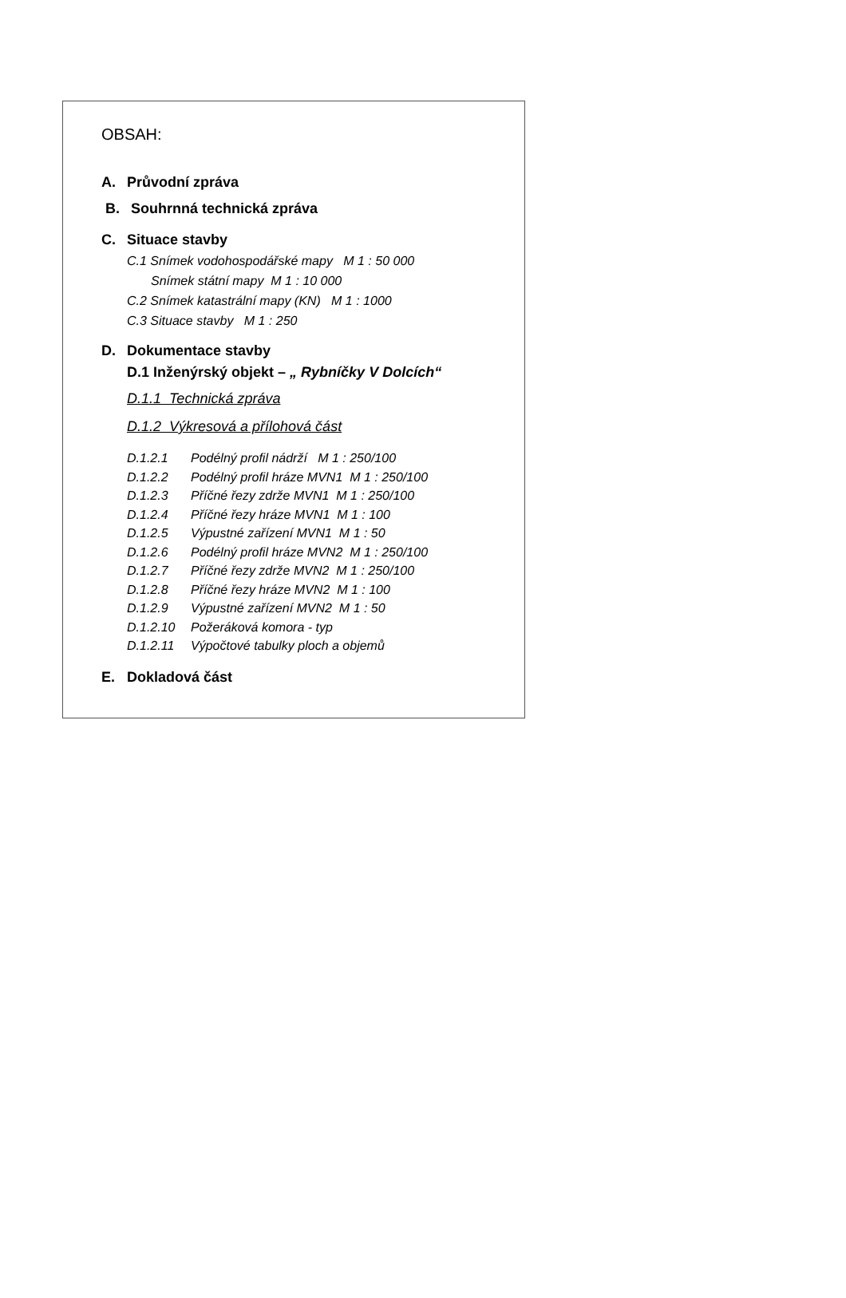OBSAH:
A. Průvodní zpráva
B. Souhrnná technická zpráva
C. Situace stavby
C.1 Snímek vodohospodářské mapy M 1 : 50 000
Snímek státní mapy M 1 : 10 000
C.2 Snímek katastrální mapy (KN) M 1 : 1000
C.3 Situace stavby M 1 : 250
D. Dokumentace stavby
D.1 Inženýrský objekt – „ Rybníčky V Dolcích“
D.1.1 Technická zpráva
D.1.2 Výkresová a přílohová část
| D.1.2.1 | Podélný profil nádrží M 1 : 250/100 |
| D.1.2.2 | Podélný profil hráze MVN1 M 1 : 250/100 |
| D.1.2.3 | Příčné řezy zdrže MVN1 M 1 : 250/100 |
| D.1.2.4 | Příčné řezy hráze MVN1 M 1 : 100 |
| D.1.2.5 | Výpustné zařízení MVN1 M 1 : 50 |
| D.1.2.6 | Podélný profil hráze MVN2 M 1 : 250/100 |
| D.1.2.7 | Příčné řezy zdrže MVN2 M 1 : 250/100 |
| D.1.2.8 | Příčné řezy hráze MVN2 M 1 : 100 |
| D.1.2.9 | Výpustné zařízení MVN2 M 1 : 50 |
| D.1.2.10 | Požeráková komora - typ |
| D.1.2.11 | Výpočtové tabulky ploch a objemů |
E. Dokladová část